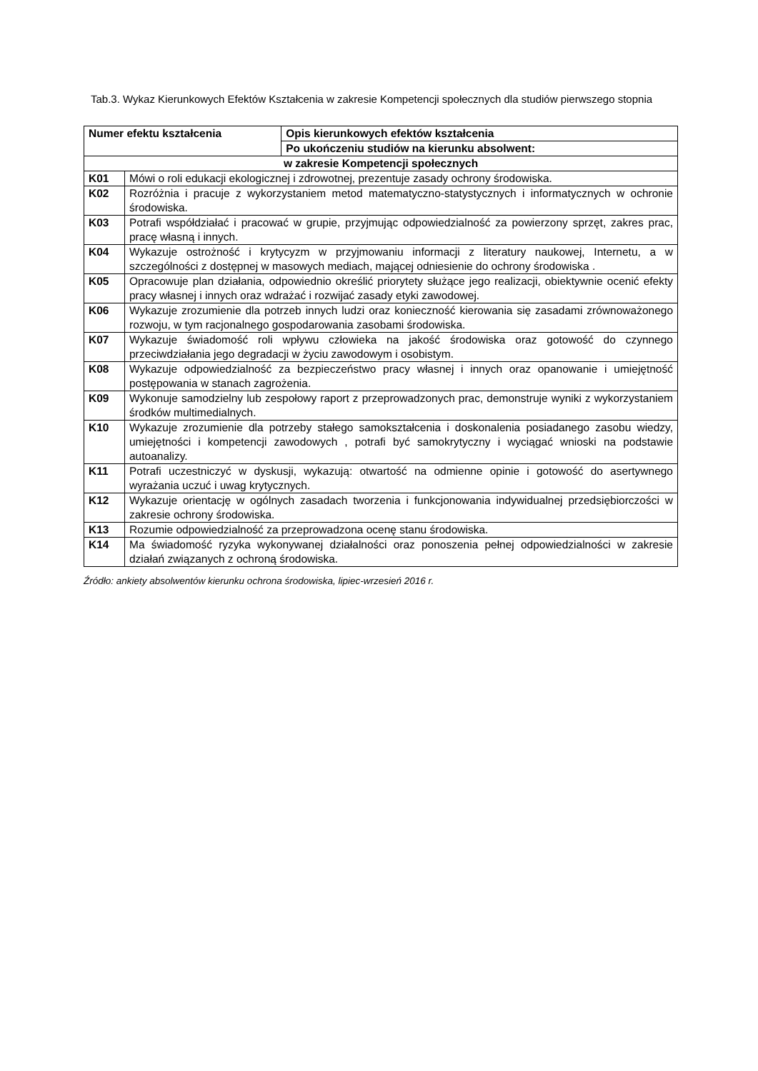Tab.3. Wykaz Kierunkowych Efektów Kształcenia w zakresie Kompetencji społecznych dla studiów pierwszego stopnia
| Numer efektu kształcenia | | Opis kierunkowych efektów kształcenia |
| --- | --- | --- |
| | | Po ukończeniu studiów na kierunku absolwent: |
| w zakresie Kompetencji społecznych | | |
| K01 | Mówi o roli edukacji ekologicznej i zdrowotnej, prezentuje zasady ochrony środowiska. | |
| K02 | Rozróżnia i pracuje z wykorzystaniem metod matematyczno-statystycznych i informatycznych w ochronie środowiska. | |
| K03 | Potrafi współdziałać i pracować w grupie, przyjmując odpowiedzialność za powierzony sprzęt, zakres prac, pracę własną i innych. | |
| K04 | Wykazuje ostrożność i krytycyzm w przyjmowaniu informacji z literatury naukowej, Internetu, a w szczególności z dostępnej w masowych mediach, mającej odniesienie do ochrony środowiska . | |
| K05 | Opracowuje plan działania, odpowiednio określić priorytety służące jego realizacji, obiektywnie ocenić efekty pracy własnej i innych oraz wdrażać i rozwijać zasady etyki zawodowej. | |
| K06 | Wykazuje zrozumienie dla potrzeb innych ludzi oraz konieczność kierowania się zasadami zrównoważonego rozwoju, w tym racjonalnego gospodarowania zasobami środowiska. | |
| K07 | Wykazuje świadomość roli wpływu człowieka na jakość środowiska oraz gotowość do czynnego przeciwdziałania jego degradacji w życiu zawodowym i osobistym. | |
| K08 | Wykazuje odpowiedzialność za bezpieczeństwo pracy własnej i innych oraz opanowanie i umiejętność postępowania w stanach zagrożenia. | |
| K09 | Wykonuje samodzielny lub zespołowy raport z przeprowadzonych prac, demonstruje wyniki z wykorzystaniem środków multimedialnych. | |
| K10 | Wykazuje zrozumienie dla potrzeby stałego samokształcenia i doskonalenia posiadanego zasobu wiedzy, umiejętności i kompetencji zawodowych , potrafi być samokrytyczny i wyciągać wnioski na podstawie autoanalizy. | |
| K11 | Potrafi uczestniczyć w dyskusji, wykazują: otwartość na odmienne opinie i gotowość do asertywnego wyrażania uczuć i uwag krytycznych. | |
| K12 | Wykazuje orientację w ogólnych zasadach tworzenia i funkcjonowania indywidualnej przedsiębiorczości w zakresie ochrony środowiska. | |
| K13 | Rozumie odpowiedzialność za przeprowadzona ocenę stanu środowiska. | |
| K14 | Ma świadomość ryzyka wykonywanej działalności oraz ponoszenia pełnej odpowiedzialności w zakresie działań związanych z ochroną środowiska. | |
Źródło: ankiety absolwentów kierunku ochrona środowiska, lipiec-wrzesień 2016 r.